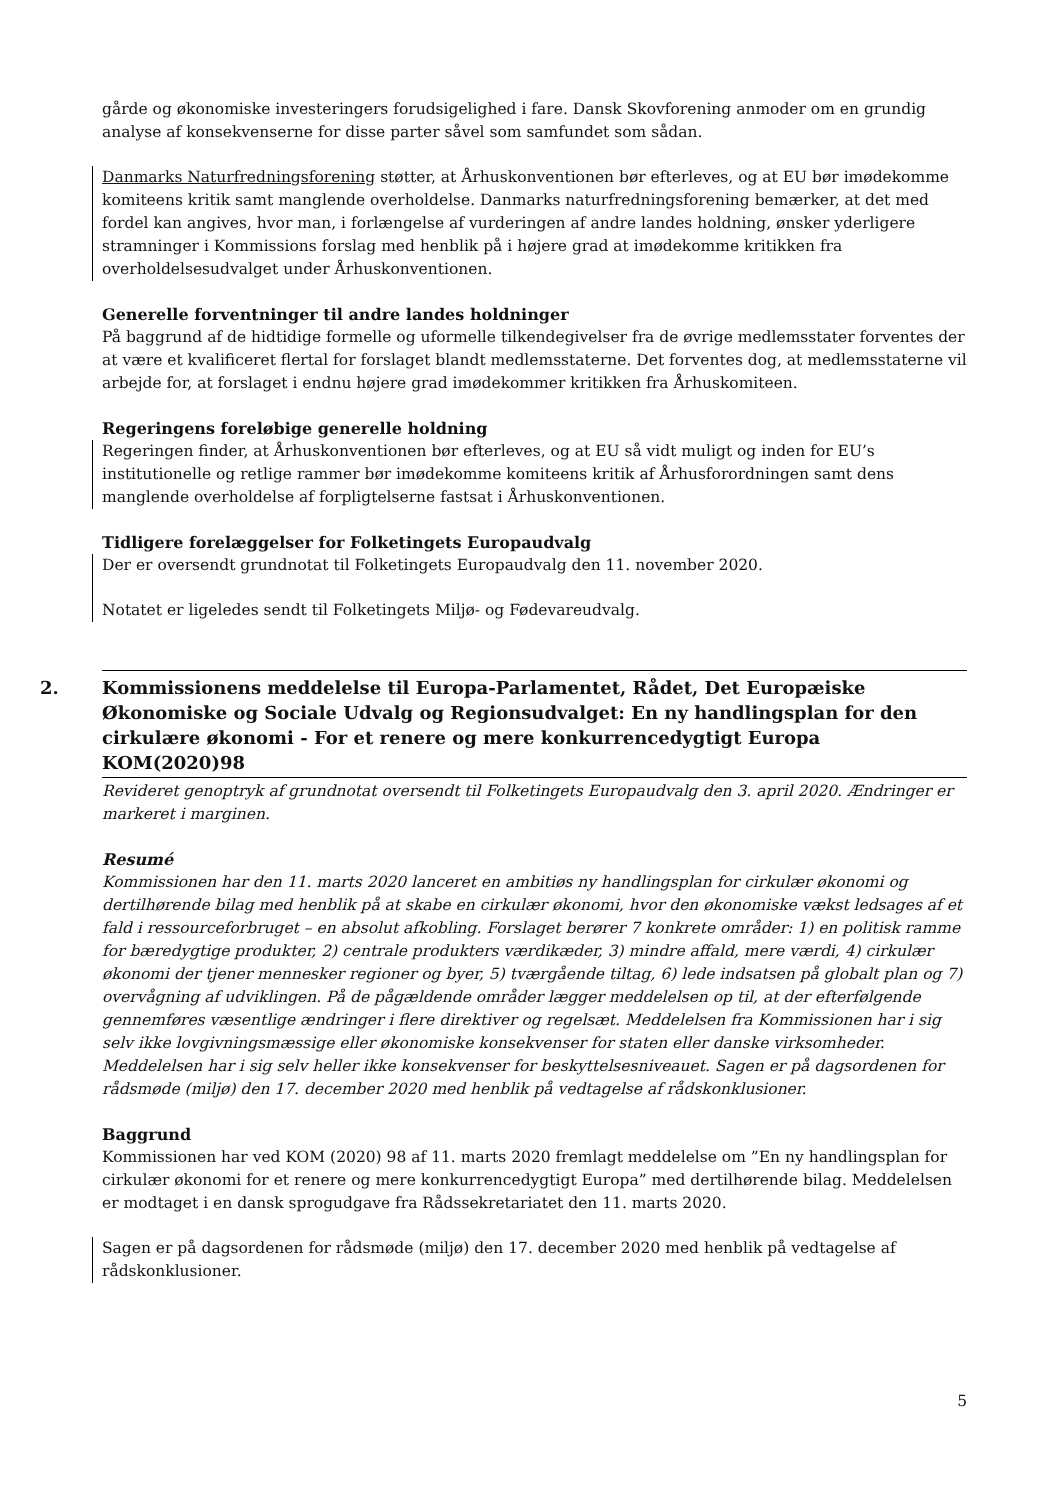gårde og økonomiske investeringers forudsigelighed i fare. Dansk Skovforening anmoder om en grundig analyse af konsekvenserne for disse parter såvel som samfundet som sådan.
Danmarks Naturfredningsforening støtter, at Århuskonventionen bør efterleves, og at EU bør imødekomme komiteens kritik samt manglende overholdelse. Danmarks naturfredningsforening bemærker, at det med fordel kan angives, hvor man, i forlængelse af vurderingen af andre landes holdning, ønsker yderligere stramninger i Kommissions forslag med henblik på i højere grad at imødekomme kritikken fra overholdelsesudvalget under Århuskonventionen.
Generelle forventninger til andre landes holdninger
På baggrund af de hidtidige formelle og uformelle tilkendegivelser fra de øvrige medlemsstater forventes der at være et kvalificeret flertal for forslaget blandt medlemsstaterne. Det forventes dog, at medlemsstaterne vil arbejde for, at forslaget i endnu højere grad imødekommer kritikken fra Århuskomiteen.
Regeringens foreløbige generelle holdning
Regeringen finder, at Århuskonventionen bør efterleves, og at EU så vidt muligt og inden for EU’s institutionelle og retlige rammer bør imødekomme komiteens kritik af Århusforordningen samt dens manglende overholdelse af forpligtelserne fastsat i Århuskonventionen.
Tidligere forelæggelser for Folketingets Europaudvalg
Der er oversendt grundnotat til Folketingets Europaudvalg den 11. november 2020.
Notatet er ligeledes sendt til Folketingets Miljø- og Fødevareudvalg.
2. Kommissionens meddelelse til Europa-Parlamentet, Rådet, Det Europæiske Økonomiske og Sociale Udvalg og Regionsudvalget: En ny handlingsplan for den cirkulære økonomi - For et renere og mere konkurrencedygtigt Europa
KOM(2020)98
Revideret genoptryk af grundnotat oversendt til Folketingets Europaudvalg den 3. april 2020. Ændringer er markeret i marginen.
Resumé
Kommissionen har den 11. marts 2020 lanceret en ambitiøs ny handlingsplan for cirkulær økonomi og dertilhørende bilag med henblik på at skabe en cirkulær økonomi, hvor den økonomiske vækst ledsages af et fald i ressourceforbruget – en absolut afkobling. Forslaget berører 7 konkrete områder: 1) en politisk ramme for bæredygtige produkter, 2) centrale produkters værdikæder, 3) mindre affald, mere værdi, 4) cirkulær økonomi der tjener mennesker regioner og byer, 5) tværgående tiltag, 6) lede indsatsen på globalt plan og 7) overvågning af udviklingen. På de pågældende områder lægger meddelelsen op til, at der efterfølgende gennemføres væsentlige ændringer i flere direktiver og regelsæt. Meddelelsen fra Kommissionen har i sig selv ikke lovgivningsmæssige eller økonomiske konsekvenser for staten eller danske virksomheder. Meddelelsen har i sig selv heller ikke konsekvenser for beskyttelsesniveauet. Sagen er på dagsordenen for rådsmøde (miljø) den 17. december 2020 med henblik på vedtagelse af rådskonklusioner.
Baggrund
Kommissionen har ved KOM (2020) 98 af 11. marts 2020 fremlagt meddelelse om ”En ny handlingsplan for cirkulær økonomi for et renere og mere konkurrencedygtigt Europa” med dertilhørende bilag. Meddelelsen er modtaget i en dansk sprogudgave fra Rådssekretariatet den 11. marts 2020.
Sagen er på dagsordenen for rådsmøde (miljø) den 17. december 2020 med henblik på vedtagelse af rådskonklusioner.
5